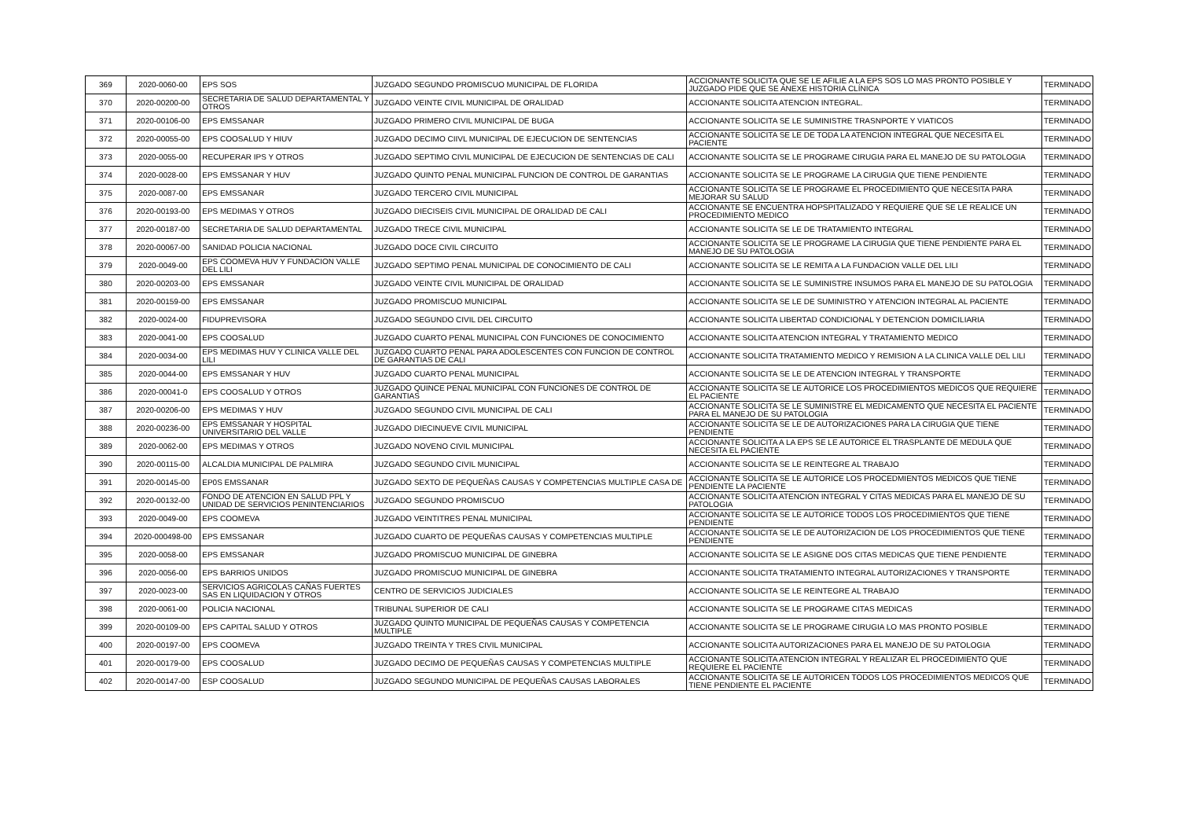| 369 | 2020-0060-00 | EPS SOS | JUZGADO SEGUNDO PROMISCUO MUNICIPAL DE FLORIDA | ACCIONANTE SOLICITA QUE SE LE AFILIE A LA EPS SOS LO MAS PRONTO POSIBLE Y JUZGADO PIDE QUE SE ANEXE HISTORIA CLÍNICA | TERMINADO |
| 370 | 2020-00200-00 | SECRETARIA DE SALUD DEPARTAMENTAL Y OTROS | JUZGADO VEINTE CIVIL MUNICIPAL DE ORALIDAD | ACCIONANTE SOLICITA ATENCION INTEGRAL. | TERMINADO |
| 371 | 2020-00106-00 | EPS EMSSANAR | JUZGADO PRIMERO CIVIL MUNICIPAL DE BUGA | ACCIONANTE SOLICITA SE LE SUMINISTRE TRASNPORTE Y VIATICOS | TERMINADO |
| 372 | 2020-00055-00 | EPS COOSALUD Y HIUV | JUZGADO DECIMO CIIVL MUNICIPAL DE EJECUCION DE SENTENCIAS | ACCIONANTE SOLICITA SE LE DE TODA LA ATENCION INTEGRAL QUE NECESITA EL PACIENTE | TERMINADO |
| 373 | 2020-0055-00 | RECUPERAR IPS Y OTROS | JUZGADO SEPTIMO CIVIL MUNICIPAL DE EJECUCION DE SENTENCIAS DE CALI | ACCIONANTE SOLICITA SE LE PROGRAME CIRUGIA PARA EL MANEJO DE SU PATOLOGIA | TERMINADO |
| 374 | 2020-0028-00 | EPS EMSSANAR Y HUV | JUZGADO QUINTO PENAL MUNICIPAL FUNCION DE CONTROL DE GARANTIAS | ACCIONANTE SOLICITA SE LE PROGRAME LA CIRUGIA QUE TIENE PENDIENTE | TERMINADO |
| 375 | 2020-0087-00 | EPS EMSSANAR | JUZGADO TERCERO CIVIL MUNICIPAL | ACCIONANTE SOLICITA SE LE PROGRAME EL PROCEDIMIENTO QUE NECESITA PARA MEJORAR SU SALUD | TERMINADO |
| 376 | 2020-00193-00 | EPS MEDIMAS Y OTROS | JUZGADO DIECISEIS CIVIL MUNICIPAL DE ORALIDAD DE CALI | ACCIONANTE SE ENCUENTRA HOPSPITALIZADO Y REQUIERE QUE SE LE REALICE UN PROCEDIMIENTO MEDICO | TERMINADO |
| 377 | 2020-00187-00 | SECRETARIA DE SALUD DEPARTAMENTAL | JUZGADO TRECE CIVIL MUNICIPAL | ACCIONANTE SOLICITA SE LE DE TRATAMIENTO INTEGRAL | TERMINADO |
| 378 | 2020-00067-00 | SANIDAD POLICIA NACIONAL | JUZGADO DOCE CIVIL CIRCUITO | ACCIONANTE SOLICITA SE LE PROGRAME LA CIRUGIA QUE TIENE PENDIENTE PARA EL MANEJO DE SU PATOLOGIA | TERMINADO |
| 379 | 2020-0049-00 | EPS COOMEVA HUV Y FUNDACION VALLE DEL LILI | JUZGADO SEPTIMO PENAL MUNICIPAL DE CONOCIMIENTO DE CALI | ACCIONANTE SOLICITA SE LE REMITA A LA FUNDACION VALLE DEL LILI | TERMINADO |
| 380 | 2020-00203-00 | EPS EMSSANAR | JUZGADO VEINTE CIVIL MUNICIPAL DE ORALIDAD | ACCIONANTE SOLICITA SE LE SUMINISTRE INSUMOS PARA EL MANEJO DE SU PATOLOGIA | TERMINADO |
| 381 | 2020-00159-00 | EPS EMSSANAR | JUZGADO PROMISCUO MUNICIPAL | ACCIONANTE SOLICITA SE LE DE SUMINISTRO Y ATENCION INTEGRAL AL PACIENTE | TERMINADO |
| 382 | 2020-0024-00 | FIDUPREVISORA | JUZGADO SEGUNDO CIVIL DEL CIRCUITO | ACCIONANTE SOLICITA LIBERTAD CONDICIONAL Y DETENCION DOMICILIARIA | TERMINADO |
| 383 | 2020-0041-00 | EPS COOSALUD | JUZGADO CUARTO PENAL MUNICIPAL CON FUNCIONES DE CONOCIMIENTO | ACCIONANTE SOLICITA ATENCION INTEGRAL Y TRATAMIENTO MEDICO | TERMINADO |
| 384 | 2020-0034-00 | EPS MEDIMAS HUV Y CLINICA VALLE DEL LILI | JUZGADO CUARTO PENAL PARA ADOLESCENTES CON FUNCION DE CONTROL DE GARANTIAS DE CALI | ACCIONANTE SOLICITA TRATAMIENTO MEDICO Y REMISION A LA CLINICA VALLE DEL LILI | TERMINADO |
| 385 | 2020-0044-00 | EPS EMSSANAR Y HUV | JUZGADO CUARTO PENAL MUNICIPAL | ACCIONANTE SOLICITA SE LE DE ATENCION INTEGRAL Y TRANSPORTE | TERMINADO |
| 386 | 2020-00041-0 | EPS COOSALUD Y OTROS | JUZGADO QUINCE PENAL MUNICIPAL CON FUNCIONES DE CONTROL DE GARANTIAS | ACCIONANTE SOLICITA SE LE AUTORICE LOS PROCEDIMIENTOS MEDICOS QUE REQUIERE EL PACIENTE | TERMINADO |
| 387 | 2020-00206-00 | EPS MEDIMAS Y HUV | JUZGADO SEGUNDO CIVIL MUNICIPAL DE CALI | ACCIONANTE SOLICITA SE LE SUMINISTRE EL MEDICAMENTO QUE NECESITA EL PACIENTE PARA EL MANEJO DE SU PATOLOGIA | TERMINADO |
| 388 | 2020-00236-00 | EPS EMSSANAR Y HOSPITAL UNIVERSITARIO DEL VALLE | JUZGADO DIECINUEVE CIVIL MUNICIPAL | ACCIONANTE SOLICITA SE LE DE AUTORIZACIONES PARA LA CIRUGIA QUE TIENE PENDIENTE | TERMINADO |
| 389 | 2020-0062-00 | EPS MEDIMAS Y OTROS | JUZGADO NOVENO CIVIL MUNICIPAL | ACCIONANTE SOLICITA A LA EPS SE LE AUTORICE EL TRASPLANTE DE MEDULA QUE NECESITA EL PACIENTE | TERMINADO |
| 390 | 2020-00115-00 | ALCALDIA MUNICIPAL DE PALMIRA | JUZGADO SEGUNDO CIVIL MUNICIPAL | ACCIONANTE SOLICITA SE LE REINTEGRE AL TRABAJO | TERMINADO |
| 391 | 2020-00145-00 | EP0S EMSSANAR | JUZGADO SEXTO DE PEQUEÑAS CAUSAS Y COMPETENCIAS MULTIPLE CASA DE | ACCIONANTE SOLICITA SE LE AUTORICE LOS PROCEDMIENTOS MEDICOS QUE TIENE PENDIENTE LA PACIENTE | TERMINADO |
| 392 | 2020-00132-00 | FONDO DE ATENCION EN SALUD PPL Y UNIDAD DE SERVICIOS PENINTENCIARIOS | JUZGADO SEGUNDO PROMISCUO | ACCIONANTE SOLICITA ATENCION INTEGRAL Y CITAS MEDICAS PARA EL MANEJO DE SU PATOLOGIA | TERMINADO |
| 393 | 2020-0049-00 | EPS COOMEVA | JUZGADO VEINTITRES PENAL MUNICIPAL | ACCIONANTE SOLICITA SE LE AUTORICE TODOS LOS PROCEDIMIENTOS QUE TIENE PENDIENTE | TERMINADO |
| 394 | 2020-000498-00 | EPS EMSSANAR | JUZGADO CUARTO DE PEQUEÑAS CAUSAS Y COMPETENCIAS MULTIPLE | ACCIONANTE SOLICITA SE LE DE AUTORIZACION DE LOS PROCEDIMIENTOS QUE TIENE PENDIENTE | TERMINADO |
| 395 | 2020-0058-00 | EPS EMSSANAR | JUZGADO PROMISCUO MUNICIPAL DE GINEBRA | ACCIONANTE SOLICITA SE LE ASIGNE DOS CITAS MEDICAS QUE TIENE PENDIENTE | TERMINADO |
| 396 | 2020-0056-00 | EPS BARRIOS UNIDOS | JUZGADO PROMISCUO MUNICIPAL DE GINEBRA | ACCIONANTE SOLICITA TRATAMIENTO INTEGRAL AUTORIZACIONES Y TRANSPORTE | TERMINADO |
| 397 | 2020-0023-00 | SERVICIOS AGRICOLAS CAÑAS FUERTES SAS EN LIQUIDACION Y OTROS | CENTRO DE SERVICIOS JUDICIALES | ACCIONANTE SOLICITA SE LE REINTEGRE AL TRABAJO | TERMINADO |
| 398 | 2020-0061-00 | POLICIA NACIONAL | TRIBUNAL SUPERIOR DE CALI | ACCIONANTE SOLICITA SE LE PROGRAME CITAS MEDICAS | TERMINADO |
| 399 | 2020-00109-00 | EPS CAPITAL SALUD Y OTROS | JUZGADO QUINTO MUNICIPAL DE PEQUEÑAS CAUSAS Y COMPETENCIA MULTIPLE | ACCIONANTE SOLICITA SE LE PROGRAME CIRUGIA LO MAS PRONTO POSIBLE | TERMINADO |
| 400 | 2020-00197-00 | EPS COOMEVA | JUZGADO TREINTA Y TRES CIVIL MUNICIPAL | ACCIONANTE SOLICITA AUTORIZACIONES PARA EL MANEJO DE SU PATOLOGIA | TERMINADO |
| 401 | 2020-00179-00 | EPS COOSALUD | JUZGADO DECIMO DE PEQUEÑAS CAUSAS Y COMPETENCIAS MULTIPLE | ACCIONANTE SOLICITA ATENCION INTEGRAL Y REALIZAR EL PROCEDIMIENTO QUE REQUIERE EL PACIENTE | TERMINADO |
| 402 | 2020-00147-00 | ESP COOSALUD | JUZGADO SEGUNDO MUNICIPAL DE PEQUEÑAS CAUSAS LABORALES | ACCIONANTE SOLICITA SE LE AUTORICEN TODOS LOS PROCEDIMIENTOS MEDICOS QUE TIENE PENDIENTE EL PACIENTE | TERMINADO |